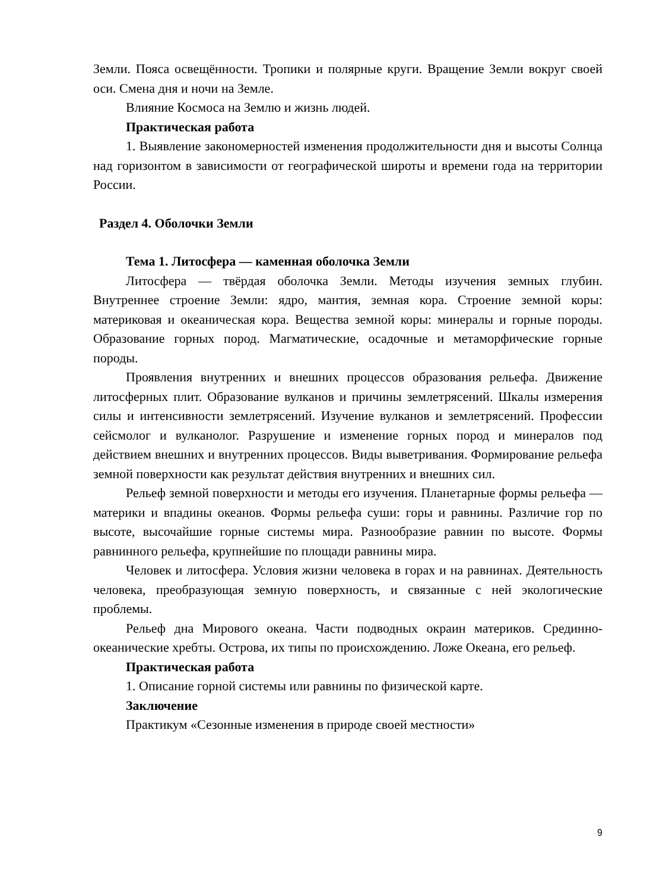Земли. Пояса освещённости. Тропики и полярные круги. Вращение Земли вокруг своей оси. Смена дня и ночи на Земле.
Влияние Космоса на Землю и жизнь людей.
Практическая работа
1. Выявление закономерностей изменения продолжительности дня и высоты Солнца над горизонтом в зависимости от географической широты и времени года на территории России.
Раздел 4. Оболочки Земли
Тема 1. Литосфера — каменная оболочка Земли
Литосфера — твёрдая оболочка Земли. Методы изучения земных глубин. Внутреннее строение Земли: ядро, мантия, земная кора. Строение земной коры: материковая и океаническая кора. Вещества земной коры: минералы и горные породы. Образование горных пород. Магматические, осадочные и метаморфические горные породы.
Проявления внутренних и внешних процессов образования рельефа. Движение литосферных плит. Образование вулканов и причины землетрясений. Шкалы измерения силы и интенсивности землетрясений. Изучение вулканов и землетрясений. Профессии сейсмолог и вулканолог. Разрушение и изменение горных пород и минералов под действием внешних и внутренних процессов. Виды выветривания. Формирование рельефа земной поверхности как результат действия внутренних и внешних сил.
Рельеф земной поверхности и методы его изучения. Планетарные формы рельефа — материки и впадины океанов. Формы рельефа суши: горы и равнины. Различие гор по высоте, высочайшие горные системы мира. Разнообразие равнин по высоте. Формы равнинного рельефа, крупнейшие по площади равнины мира.
Человек и литосфера. Условия жизни человека в горах и на равнинах. Деятельность человека, преобразующая земную поверхность, и связанные с ней экологические проблемы.
Рельеф дна Мирового океана. Части подводных окраин материков. Срединно-океанические хребты. Острова, их типы по происхождению. Ложе Океана, его рельеф.
Практическая работа
1. Описание горной системы или равнины по физической карте.
Заключение
Практикум «Сезонные изменения в природе своей местности»
9